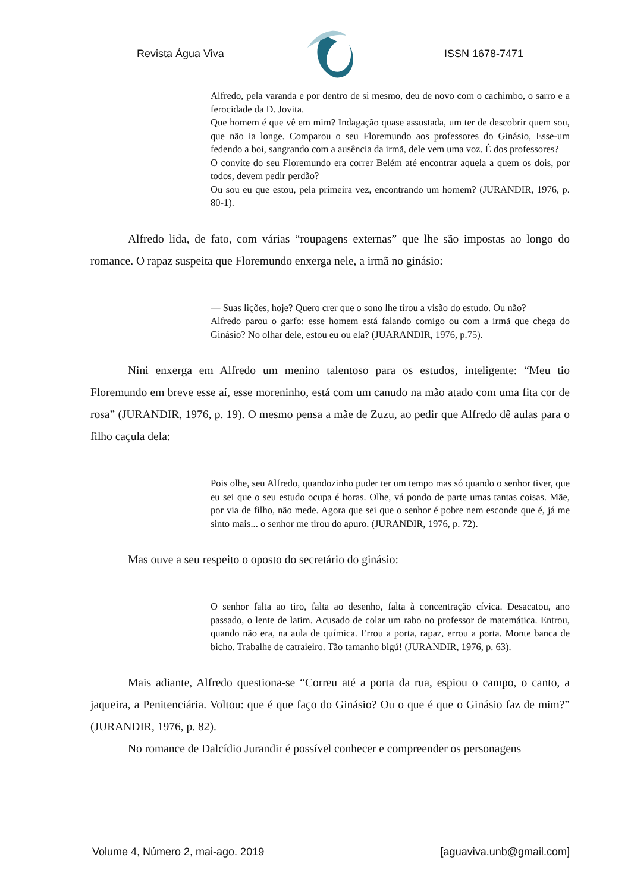Revista Água Viva ISSN 1678-7471
Alfredo, pela varanda e por dentro de si mesmo, deu de novo com o cachimbo, o sarro e a ferocidade da D. Jovita.
Que homem é que vê em mim? Indagação quase assustada, um ter de descobrir quem sou, que não ia longe. Comparou o seu Floremundo aos professores do Ginásio, Esse-um fedendo a boi, sangrando com a ausência da irmã, dele vem uma voz. É dos professores?
O convite do seu Floremundo era correr Belém até encontrar aquela a quem os dois, por todos, devem pedir perdão?
Ou sou eu que estou, pela primeira vez, encontrando um homem? (JURANDIR, 1976, p. 80-1).
Alfredo lida, de fato, com várias “roupagens externas” que lhe são impostas ao longo do romance. O rapaz suspeita que Floremundo enxerga nele, a irmã no ginásio:
— Suas lições, hoje? Quero crer que o sono lhe tirou a visão do estudo. Ou não?
Alfredo parou o garfo: esse homem está falando comigo ou com a irmã que chega do Ginásio? No olhar dele, estou eu ou ela? (JUARANDIR, 1976, p.75).
Nini enxerga em Alfredo um menino talentoso para os estudos, inteligente: “Meu tio Floremundo em breve esse aí, esse moreninho, está com um canudo na mão atado com uma fita cor de rosa” (JURANDIR, 1976, p. 19). O mesmo pensa a mãe de Zuzu, ao pedir que Alfredo dê aulas para o filho caçula dela:
Pois olhe, seu Alfredo, quandozinho puder ter um tempo mas só quando o senhor tiver, que eu sei que o seu estudo ocupa é horas. Olhe, vá pondo de parte umas tantas coisas. Mãe, por via de filho, não mede. Agora que sei que o senhor é pobre nem esconde que é, já me sinto mais... o senhor me tirou do apuro. (JURANDIR, 1976, p. 72).
Mas ouve a seu respeito o oposto do secretário do ginásio:
O senhor falta ao tiro, falta ao desenho, falta à concentração cívica. Desacatou, ano passado, o lente de latim. Acusado de colar um rabo no professor de matemática. Entrou, quando não era, na aula de química. Errou a porta, rapaz, errou a porta. Monte banca de bicho. Trabalhe de catraieiro. Tão tamanho bigú! (JURANDIR, 1976, p. 63).
Mais adiante, Alfredo questiona-se “Correu até a porta da rua, espiou o campo, o canto, a jaqueira, a Penitenciária. Voltou: que é que faço do Ginásio? Ou o que é que o Ginásio faz de mim?” (JURANDIR, 1976, p. 82).
No romance de Dalcídio Jurandir é possível conhecer e compreender os personagens
Volume 4, Número 2, mai-ago. 2019 [aguaviva.unb@gmail.com]